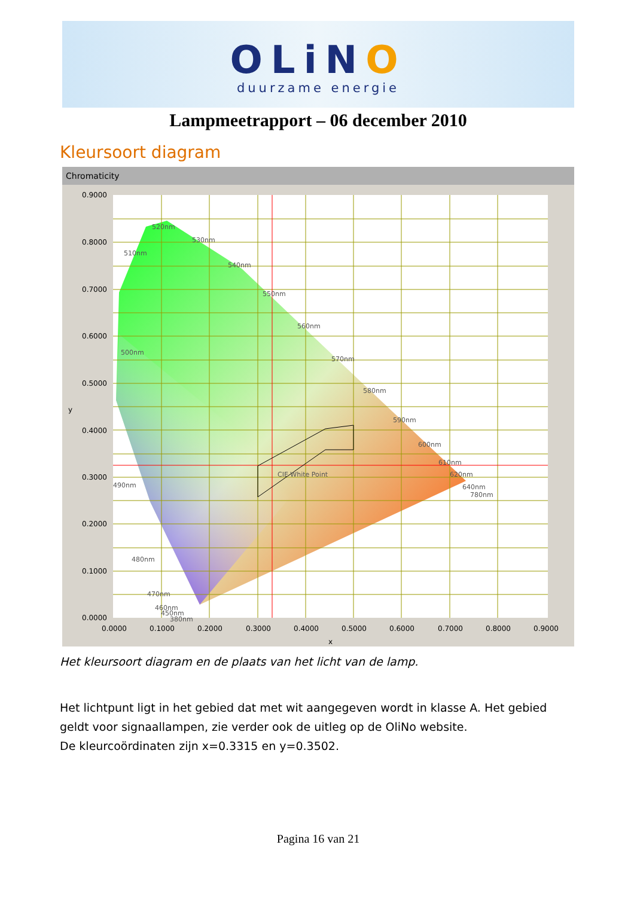OLiNO
duurzame energie
Lampmeetrapport – 06 december 2010
Kleursoort diagram
Chromaticity
0.9000
0.8000
0.7000
0.6000
0.5000
0.4000
0.3000
0.2000
0.1000
0.0000
0.0000
0.1000
0.2000
0.3000
0.4000
0.5000
0.6000
0.7000
0.8000
0.9000
x
y
520nm
530nm
540nm
550nm
560nm
570nm
580nm
590nm
600nm
610nm
620nm
640nm
780nm
510nm
500nm
490nm
480nm
470nm
460nm
450nm
380nm
CIE White Point
Het kleursoort diagram en de plaats van het licht van de lamp.
Het lichtpunt ligt in het gebied dat met wit aangegeven wordt in klasse A. Het gebied geldt voor signaallampen, zie verder ook de uitleg op de OliNo website.
De kleurcoördinaten zijn x=0.3315 en y=0.3502.
Pagina 16 van 21